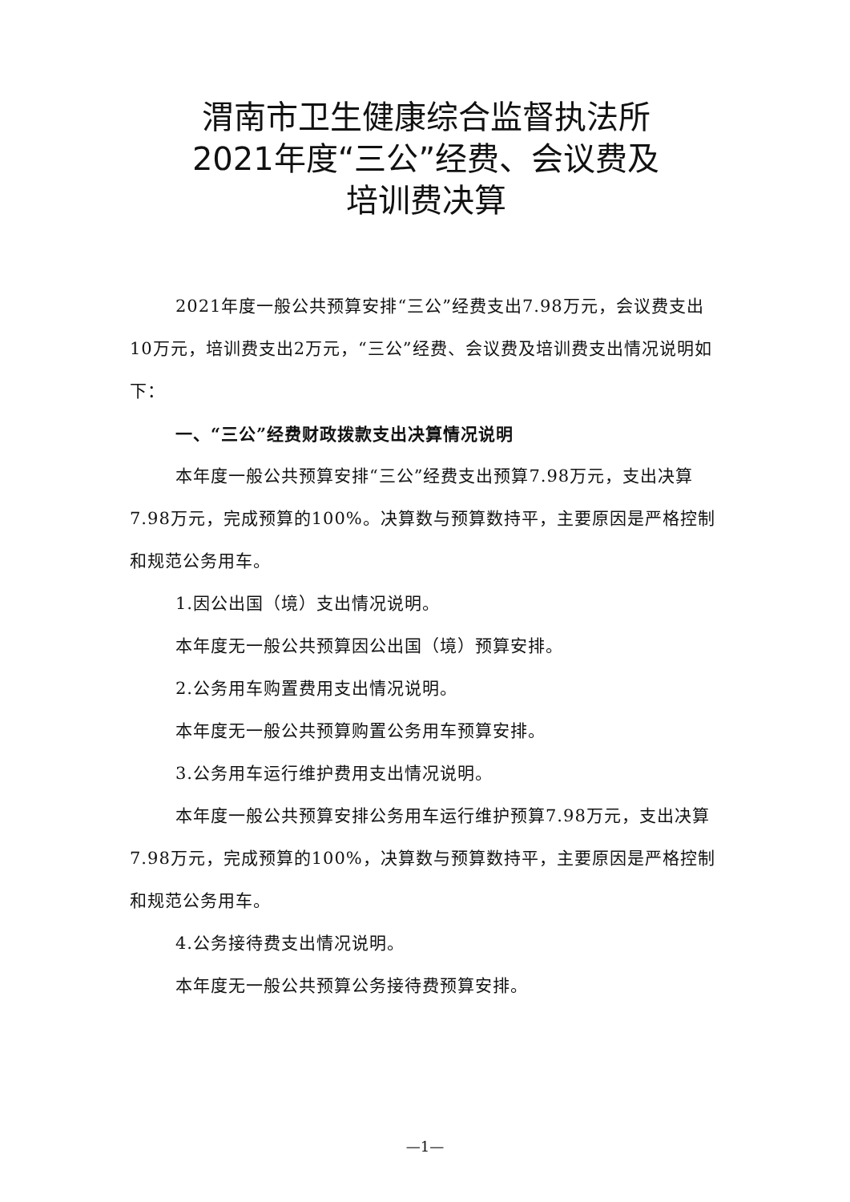渭南市卫生健康综合监督执法所
2021年度“三公”经费、会议费及
培训费决算
2021年度一般公共预算安排“三公”经费支出7.98万元，会议费支出10万元，培训费支出2万元，“三公”经费、会议费及培训费支出情况说明如下：
一、“三公”经费财政拨款支出决算情况说明
本年度一般公共预算安排“三公”经费支出预算7.98万元，支出决算7.98万元，完成预算的100%。决算数与预算数持平，主要原因是严格控制和规范公务用车。
1.因公出国（境）支出情况说明。
本年度无一般公共预算因公出国（境）预算安排。
2.公务用车购置费用支出情况说明。
本年度无一般公共预算购置公务用车预算安排。
3.公务用车运行维护费用支出情况说明。
本年度一般公共预算安排公务用车运行维护预算7.98万元，支出决算7.98万元，完成预算的100%，决算数与预算数持平，主要原因是严格控制和规范公务用车。
4.公务接待费支出情况说明。
本年度无一般公共预算公务接待费预算安排。
—1—